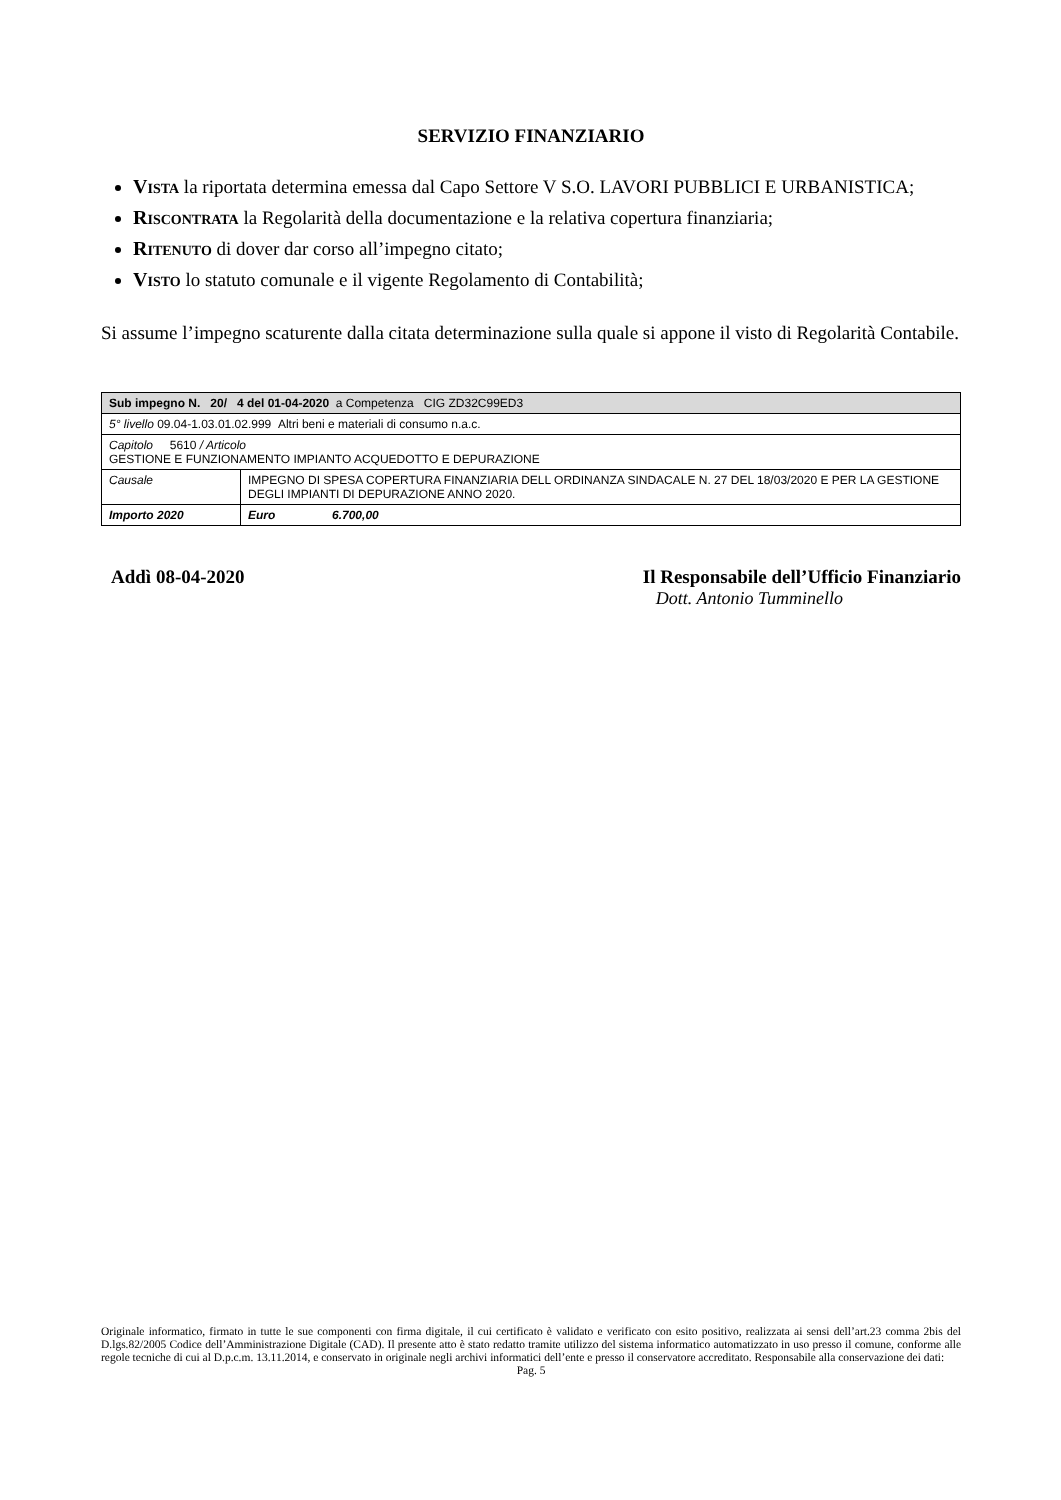SERVIZIO FINANZIARIO
VISTA la riportata determina emessa dal Capo Settore V S.O. LAVORI PUBBLICI E URBANISTICA;
RISCONTRATA la Regolarità della documentazione e la relativa copertura finanziaria;
RITENUTO di dover dar corso all’impegno citato;
VISTO lo statuto comunale e il vigente Regolamento di Contabilità;
Si assume l’impegno scaturente dalla citata determinazione sulla quale si appone il visto di Regolarità Contabile.
| Sub impegno N. 20/ 4 del 01-04-2020 a Competenza CIG ZD32C99ED3 | |
| 5° livello 09.04-1.03.01.02.999 Altri beni e materiali di consumo n.a.c. | |
| Capitolo 5610 / Articolo GESTIONE E FUNZIONAMENTO IMPIANTO ACQUEDOTTO E DEPURAZIONE | |
| Causale | IMPEGNO DI SPESA COPERTURA FINANZIARIA DELL ORDINANZA SINDACALE N. 27 DEL 18/03/2020 E PER LA GESTIONE DEGLI IMPIANTI DI DEPURAZIONE ANNO 2020. |
| Importo 2020 | Euro 6.700,00 |
Addì 08-04-2020 Il Responsabile dell’Ufficio Finanziario
Dott. Antonio Tumminello
Originale informatico, firmato in tutte le sue componenti con firma digitale, il cui certificato è validato e verificato con esito positivo, realizzata ai sensi dell’art.23 comma 2bis del D.lgs.82/2005 Codice dell’Amministrazione Digitale (CAD). Il presente atto è stato redatto tramite utilizzo del sistema informatico automatizzato in uso presso il comune, conforme alle regole tecniche di cui al D.p.c.m. 13.11.2014, e conservato in originale negli archivi informatici dell’ente e presso il conservatore accreditato. Responsabile alla conservazione dei dati:
Pag. 5